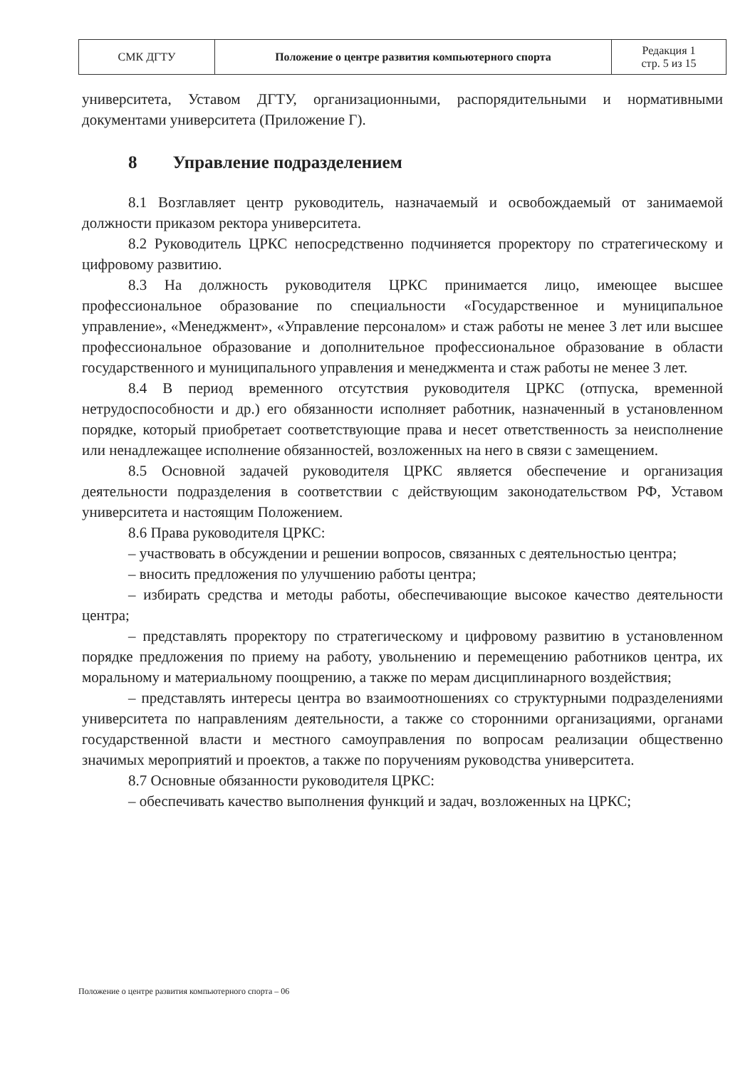| СМК ДГТУ | Положение о центре развития компьютерного спорта | Редакция 1 стр. 5 из 15 |
университета, Уставом ДГТУ, организационными, распорядительными и нормативными документами университета (Приложение Г).
8 Управление подразделением
8.1 Возглавляет центр руководитель, назначаемый и освобождаемый от занимаемой должности приказом ректора университета.
8.2 Руководитель ЦРКС непосредственно подчиняется проректору по стратегическому и цифровому развитию.
8.3 На должность руководителя ЦРКС принимается лицо, имеющее высшее профессиональное образование по специальности «Государственное и муниципальное управление», «Менеджмент», «Управление персоналом» и стаж работы не менее 3 лет или высшее профессиональное образование и дополнительное профессиональное образование в области государственного и муниципального управления и менеджмента и стаж работы не менее 3 лет.
8.4 В период временного отсутствия руководителя ЦРКС (отпуска, временной нетрудоспособности и др.) его обязанности исполняет работник, назначенный в установленном порядке, который приобретает соответствующие права и несет ответственность за неисполнение или ненадлежащее исполнение обязанностей, возложенных на него в связи с замещением.
8.5 Основной задачей руководителя ЦРКС является обеспечение и организация деятельности подразделения в соответствии с действующим законодательством РФ, Уставом университета и настоящим Положением.
8.6 Права руководителя ЦРКС:
– участвовать в обсуждении и решении вопросов, связанных с деятельностью центра;
– вносить предложения по улучшению работы центра;
– избирать средства и методы работы, обеспечивающие высокое качество деятельности центра;
– представлять проректору по стратегическому и цифровому развитию в установленном порядке предложения по приему на работу, увольнению и перемещению работников центра, их моральному и материальному поощрению, а также по мерам дисциплинарного воздействия;
– представлять интересы центра во взаимоотношениях со структурными подразделениями университета по направлениям деятельности, а также со сторонними организациями, органами государственной власти и местного самоуправления по вопросам реализации общественно значимых мероприятий и проектов, а также по поручениям руководства университета.
8.7 Основные обязанности руководителя ЦРКС:
– обеспечивать качество выполнения функций и задач, возложенных на ЦРКС;
Положение о центре развития компьютерного спорта – 06